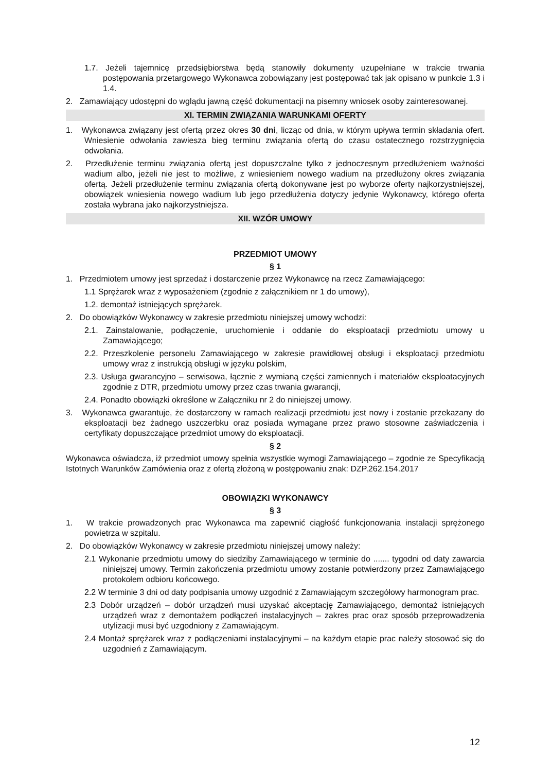1.7. Jeżeli tajemnicę przedsiębiorstwa będą stanowiły dokumenty uzupełniane w trakcie trwania postępowania przetargowego Wykonawca zobowiązany jest postępować tak jak opisano w punkcie 1.3 i 1.4.
2. Zamawiający udostępni do wglądu jawną część dokumentacji na pisemny wniosek osoby zainteresowanej.
XI. TERMIN ZWIĄZANIA WARUNKAMI OFERTY
1. Wykonawca związany jest ofertą przez okres 30 dni, licząc od dnia, w którym upływa termin składania ofert. Wniesienie odwołania zawiesza bieg terminu związania ofertą do czasu ostatecznego rozstrzygnięcia odwołania.
2. Przedłużenie terminu związania ofertą jest dopuszczalne tylko z jednoczesnym przedłużeniem ważności wadium albo, jeżeli nie jest to możliwe, z wniesieniem nowego wadium na przedłużony okres związania ofertą. Jeżeli przedłużenie terminu związania ofertą dokonywane jest po wyborze oferty najkorzystniejszej, obowiązek wniesienia nowego wadium lub jego przedłużenia dotyczy jedynie Wykonawcy, którego oferta została wybrana jako najkorzystniejsza.
XII. WZÓR UMOWY
PRZEDMIOT UMOWY
§ 1
1. Przedmiotem umowy jest sprzedaż i dostarczenie przez Wykonawcę na rzecz Zamawiającego:
1.1 Sprężarek wraz z wyposażeniem (zgodnie z załącznikiem nr 1 do umowy),
1.2. demontaż istniejących sprężarek.
2. Do obowiązków Wykonawcy w zakresie przedmiotu niniejszej umowy wchodzi:
2.1. Zainstalowanie, podłączenie, uruchomienie i oddanie do eksploatacji przedmiotu umowy u Zamawiającego;
2.2. Przeszkolenie personelu Zamawiającego w zakresie prawidłowej obsługi i eksploatacji przedmiotu umowy wraz z instrukcją obsługi w języku polskim,
2.3. Usługa gwarancyjno – serwisowa, łącznie z wymianą części zamiennych i materiałów eksploatacyjnych zgodnie z DTR, przedmiotu umowy przez czas trwania gwarancji,
2.4. Ponadto obowiązki określone w Załączniku nr 2 do niniejszej umowy.
3. Wykonawca gwarantuje, że dostarczony w ramach realizacji przedmiotu jest nowy i zostanie przekazany do eksploatacji bez żadnego uszczerbku oraz posiada wymagane przez prawo stosowne zaświadczenia i certyfikaty dopuszczające przedmiot umowy do eksploatacji.
§ 2
Wykonawca oświadcza, iż przedmiot umowy spełnia wszystkie wymogi Zamawiającego – zgodnie ze Specyfikacją Istotnych Warunków Zamówienia oraz z ofertą złożoną w postępowaniu znak: DZP.262.154.2017
OBOWIĄZKI WYKONAWCY
§ 3
1. W trakcie prowadzonych prac Wykonawca ma zapewnić ciągłość funkcjonowania instalacji sprężonego powietrza w szpitalu.
2. Do obowiązków Wykonawcy w zakresie przedmiotu niniejszej umowy należy:
2.1 Wykonanie przedmiotu umowy do siedziby Zamawiającego w terminie do ....... tygodni od daty zawarcia niniejszej umowy. Termin zakończenia przedmiotu umowy zostanie potwierdzony przez Zamawiającego protokołem odbioru końcowego.
2.2 W terminie 3 dni od daty podpisania umowy uzgodnić z Zamawiającym szczegółowy harmonogram prac.
2.3 Dobór urządzeń – dobór urządzeń musi uzyskać akceptację Zamawiającego, demontaż istniejących urządzeń wraz z demontażem podłączeń instalacyjnych – zakres prac oraz sposób przeprowadzenia utylizacji musi być uzgodniony z Zamawiającym.
2.4 Montaż sprężarek wraz z podłączeniami instalacyjnymi – na każdym etapie prac należy stosować się do uzgodnień z Zamawiającym.
12